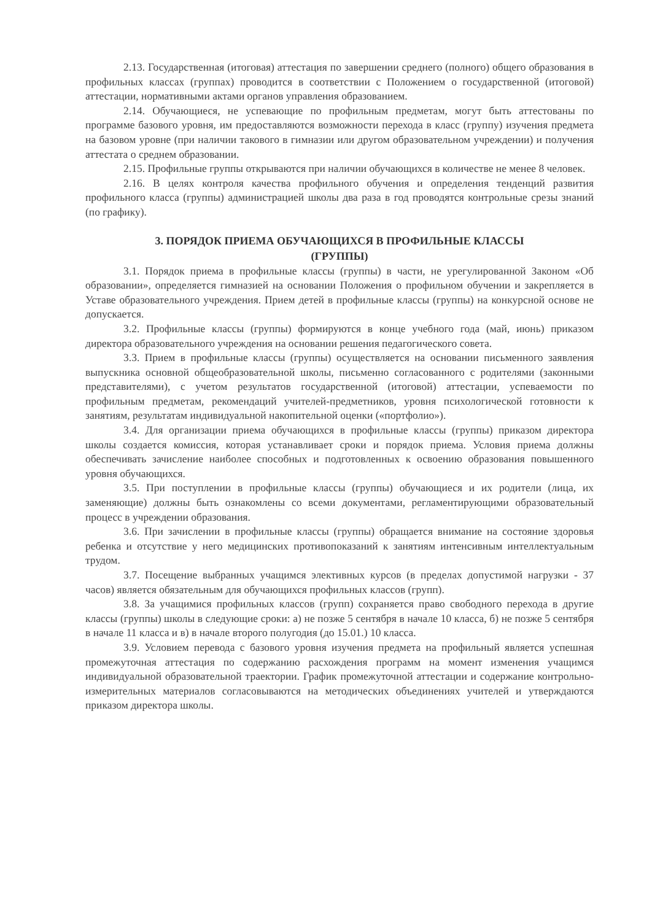2.13. Государственная (итоговая) аттестация по завершении среднего (полного) общего образования в профильных классах (группах) проводится в соответствии с Положением о государственной (итоговой) аттестации, нормативными актами органов управления образованием.
2.14. Обучающиеся, не успевающие по профильным предметам, могут быть аттестованы по программе базового уровня, им предоставляются возможности перехода в класс (группу) изучения предмета на базовом уровне (при наличии такового в гимназии или другом образовательном учреждении) и получения аттестата о среднем образовании.
2.15. Профильные группы открываются при наличии обучающихся в количестве не менее 8 человек.
2.16. В целях контроля качества профильного обучения и определения тенденций развития профильного класса (группы) администрацией школы два раза в год проводятся контрольные срезы знаний (по графику).
3. ПОРЯДОК ПРИЕМА ОБУЧАЮЩИХСЯ В ПРОФИЛЬНЫЕ КЛАССЫ
(ГРУППЫ)
3.1. Порядок приема в профильные классы (группы) в части, не урегулированной Законом «Об образовании», определяется гимназией на основании Положения о профильном обучении и закрепляется в Уставе образовательного учреждения. Прием детей в профильные классы (группы) на конкурсной основе не допускается.
3.2. Профильные классы (группы) формируются в конце учебного года (май, июнь) приказом директора образовательного учреждения на основании решения педагогического совета.
3.3. Прием в профильные классы (группы) осуществляется на основании письменного заявления выпускника основной общеобразовательной школы, письменно согласованного с родителями (законными представителями), с учетом результатов государственной (итоговой) аттестации, успеваемости по профильным предметам, рекомендаций учителей-предметников, уровня психологической готовности к занятиям, результатам индивидуальной накопительной оценки («портфолио»).
3.4. Для организации приема обучающихся в профильные классы (группы) приказом директора школы создается комиссия, которая устанавливает сроки и порядок приема. Условия приема должны обеспечивать зачисление наиболее способных и подготовленных к освоению образования повышенного уровня обучающихся.
3.5. При поступлении в профильные классы (группы) обучающиеся и их родители (лица, их заменяющие) должны быть ознакомлены со всеми документами, регламентирующими образовательный процесс в учреждении образования.
3.6. При зачислении в профильные классы (группы) обращается внимание на состояние здоровья ребенка и отсутствие у него медицинских противопоказаний к занятиям интенсивным интеллектуальным трудом.
3.7. Посещение выбранных учащимся элективных курсов (в пределах допустимой нагрузки - 37 часов) является обязательным для обучающихся профильных классов (групп).
3.8. За учащимися профильных классов (групп) сохраняется право свободного перехода в другие классы (группы) школы в следующие сроки: а) не позже 5 сентября в начале 10 класса, б) не позже 5 сентября в начале 11 класса и в) в начале второго полугодия (до 15.01.) 10 класса.
3.9. Условием перевода с базового уровня изучения предмета на профильный является успешная промежуточная аттестация по содержанию расхождения программ на момент изменения учащимся индивидуальной образовательной траектории. График промежуточной аттестации и содержание контрольно-измерительных материалов согласовываются на методических объединениях учителей и утверждаются приказом директора школы.